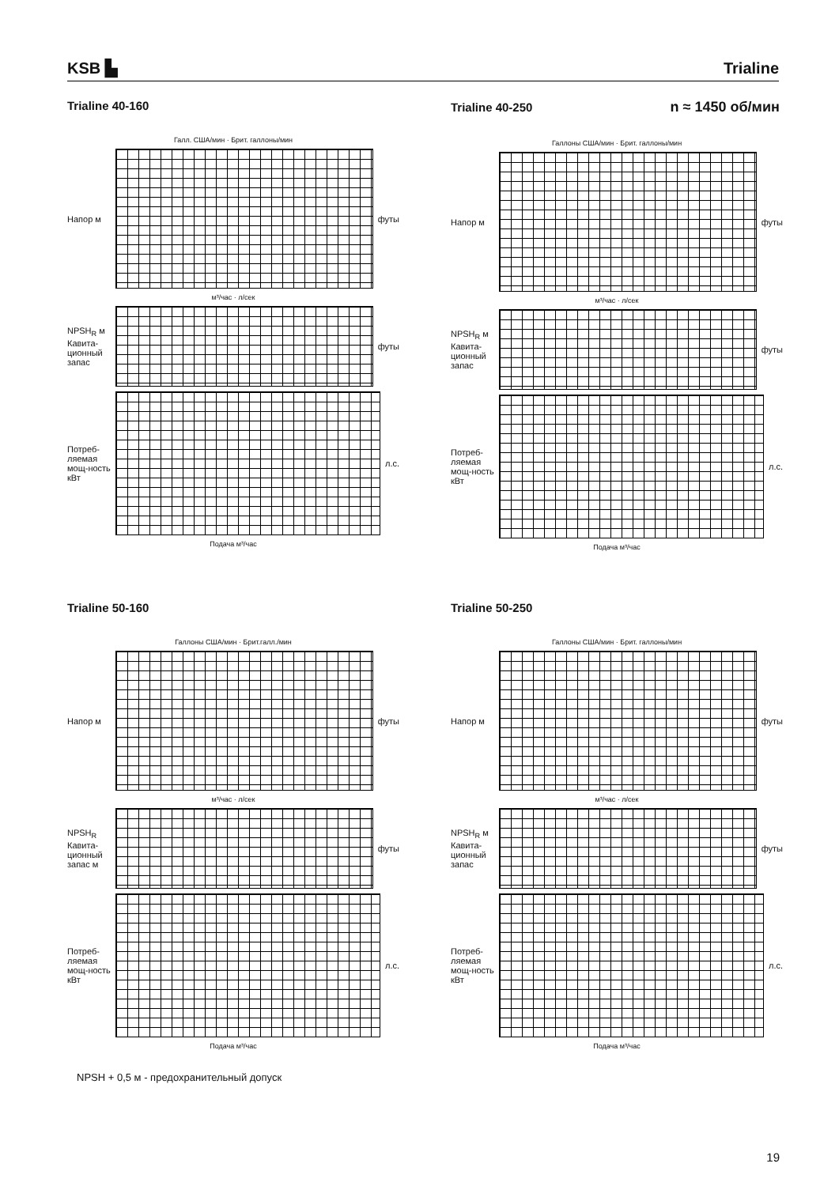KSB ▙ Trialine
Trialine 40-160
Галл. США/мин · Брит. галлоны/мин
Напор м футы
м³/час · л/сек
NPSH<sub>R</sub> м Кавита-ционный запас
футы
Потреб-ляемая мощ-ность кВт
л.с.
Подача м³/час
Trialine 40-250 n ≈ 1450 об/мин
Галлоны США/мин · Брит. галлоны/мин
Напор м футы
м³/час · л/сек
NPSH<sub>R</sub> м Кавита-ционный запас
футы
Потреб-ляемая мощ-ность кВт
л.с.
Подача м³/час
Trialine 50-160
Галлоны США/мин · Брит.галл./мин
Напор м футы
м³/час · л/сек
NPSH<sub>R</sub> Кавита-ционный запас м
футы
Потреб-ляемая мощ-ность кВт
л.с.
Подача м³/час
Trialine 50-250
Галлоны США/мин · Брит. галлоны/мин
Напор м футы
м³/час · л/сек
NPSH<sub>R</sub> м Кавита-ционный запас
футы
Потреб-ляемая мощ-ность кВт
л.с.
Подача м³/час
NPSH + 0,5 м - предохранительный допуск
19